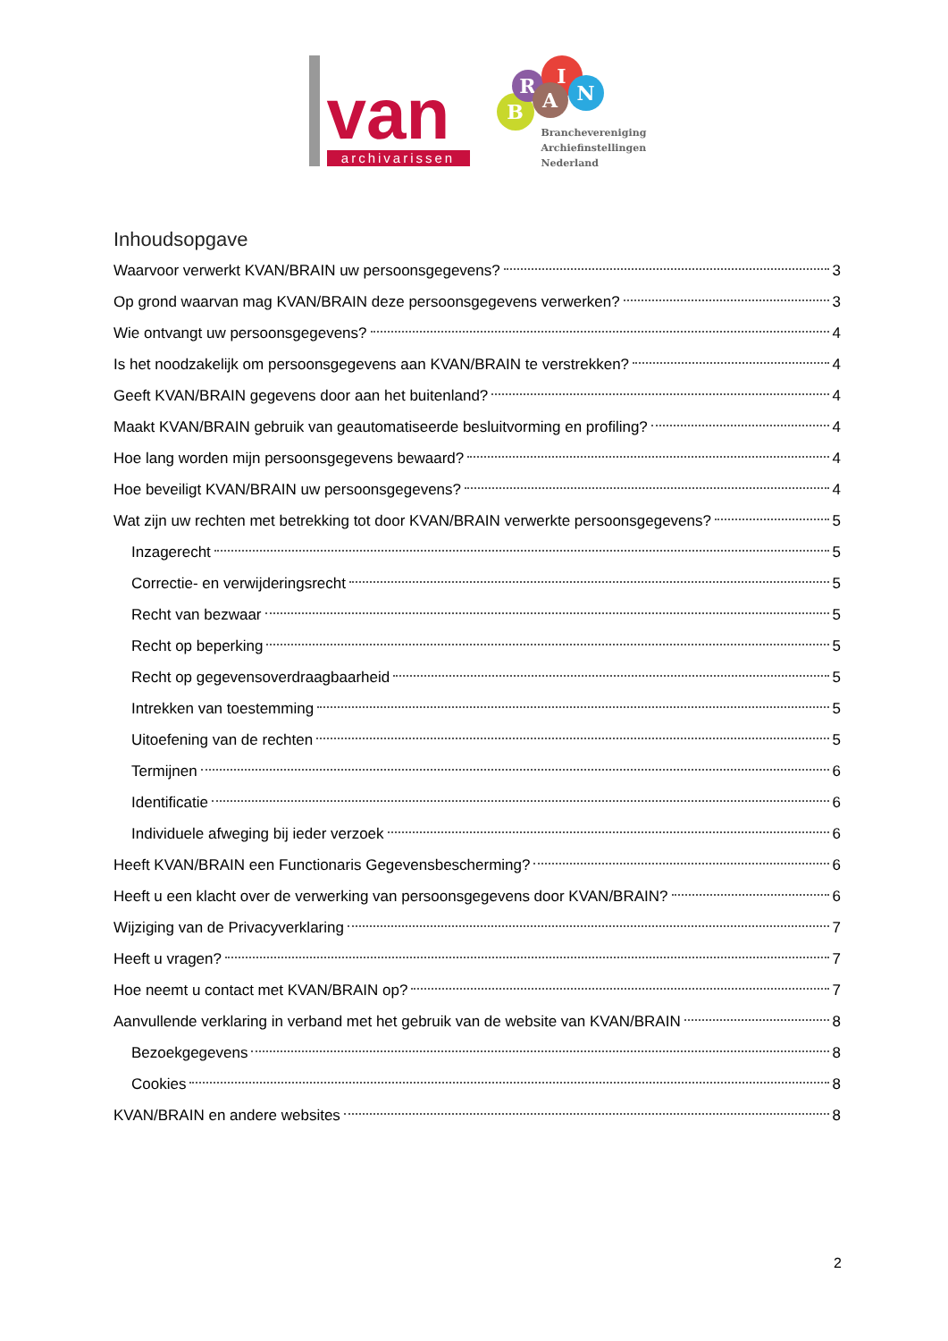van archivarissen
B
R
I
A N
Branchevereniging
Archiefinstellingen
Nederland
Inhoudsopgave
Waarvoor verwerkt KVAN/BRAIN uw persoonsgegevens? 3
Op grond waarvan mag KVAN/BRAIN deze persoonsgegevens verwerken? 3
Wie ontvangt uw persoonsgegevens? 4
Is het noodzakelijk om persoonsgegevens aan KVAN/BRAIN te verstrekken? 4
Geeft KVAN/BRAIN gegevens door aan het buitenland? 4
Maakt KVAN/BRAIN gebruik van geautomatiseerde besluitvorming en profiling? 4
Hoe lang worden mijn persoonsgegevens bewaard? 4
Hoe beveiligt KVAN/BRAIN uw persoonsgegevens? 4
Wat zijn uw rechten met betrekking tot door KVAN/BRAIN verwerkte persoonsgegevens? 5
Inzagerecht 5
Correctie- en verwijderingsrecht 5
Recht van bezwaar 5
Recht op beperking 5
Recht op gegevensoverdraagbaarheid 5
Intrekken van toestemming 5
Uitoefening van de rechten 5
Termijnen 6
Identificatie 6
Individuele afweging bij ieder verzoek 6
Heeft KVAN/BRAIN een Functionaris Gegevensbescherming? 6
Heeft u een klacht over de verwerking van persoonsgegevens door KVAN/BRAIN? 6
Wijziging van de Privacyverklaring 7
Heeft u vragen? 7
Hoe neemt u contact met KVAN/BRAIN op? 7
Aanvullende verklaring in verband met het gebruik van de website van KVAN/BRAIN 8
Bezoekgegevens 8
Cookies 8
KVAN/BRAIN en andere websites 8
2